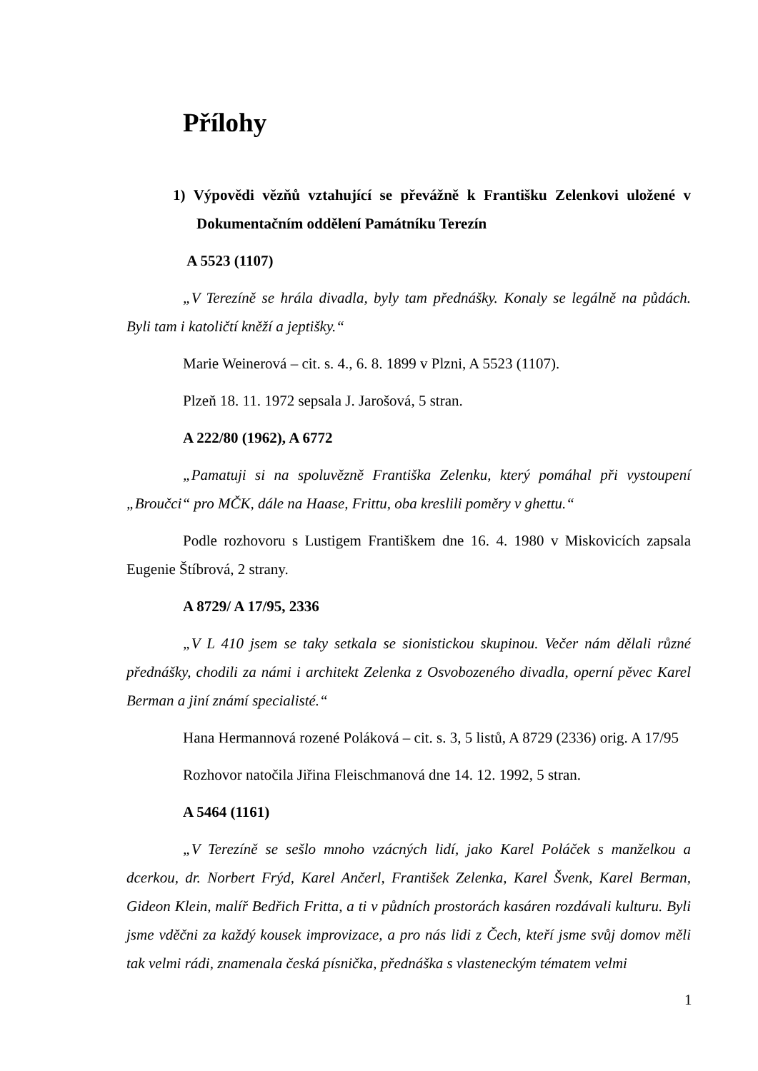Přílohy
1) Výpovědi vězňů vztahující se převážně k Františku Zelenkovi uložené v Dokumentačním oddělení Památníku Terezín
A 5523 (1107)
„V Terezíně se hrála divadla, byly tam přednášky. Konaly se legálně na půdách. Byli tam i katoličtí kněží a jeptišky.“
Marie Weinerová – cit. s. 4., 6. 8. 1899 v Plzni, A 5523 (1107).
Plzeň 18. 11. 1972 sepsala J. Jarošová, 5 stran.
A 222/80 (1962), A 6772
„Pamatuji si na spoluvězně Františka Zelenku, který pomáhal při vystoupení „Broučci“ pro MČK, dále na Haase, Frittu, oba kreslili poměry v ghettu.“
Podle rozhovoru s Lustigem Františkem dne 16. 4. 1980 v Miskovicích zapsala Eugenie Štíbrová, 2 strany.
A 8729/ A 17/95, 2336
„V L 410 jsem se taky setkala se sionistickou skupinou. Večer nám dělali různé přednášky, chodili za námi i architekt Zelenka z Osvobozeného divadla, operní pěvec Karel Berman a jiní známí specialisté.“
Hana Hermannová rozené Poláková – cit. s. 3, 5 listů, A 8729 (2336) orig. A 17/95
Rozhovor natočila Jiřina Fleischmanová dne 14. 12. 1992, 5 stran.
A 5464 (1161)
„V Terezíně se sešlo mnoho vzácných lidí, jako Karel Poláček s manželkou a dcerkou, dr. Norbert Frýd, Karel Ančerl, František Zelenka, Karel Švenk, Karel Berman, Gideon Klein, malíř Bedřich Fritta, a ti v půdních prostorách kasáren rozdávali kulturu. Byli jsme vděčni za každý kousek improvizace, a pro nás lidi z Čech, kteří jsme svůj domov měli tak velmi rádi, znamenala česká písnička, přednáška s vlasteneckým tématem velmi
1